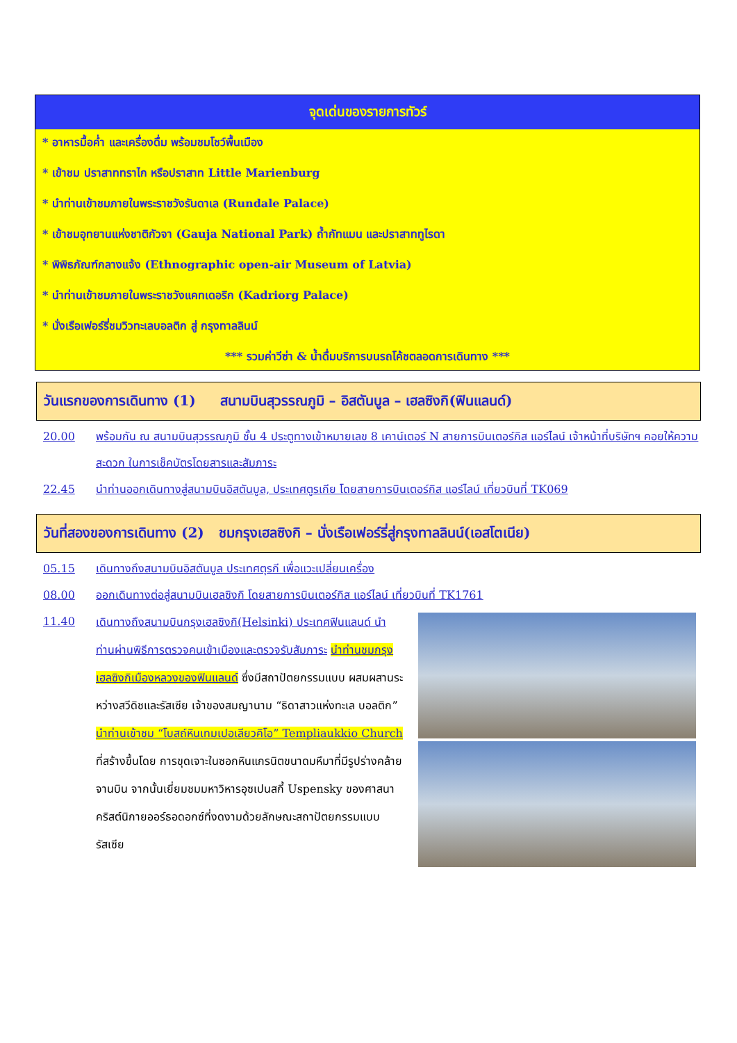| จุดเด่นของรายการทัวร์ |
| --- |
| * อาหารมื้อค่ำ และเครื่องดื่ม พร้อมชมโชว์พื้นเมือง * เข้าชม ปราสาททราไก หรือปราสาท Little Marienburg * นำท่านเข้าชมภายในพระราชวังรันดาเล (Rundale Palace) * เข้าชมอุทยานแห่งชาติกัวจา (Gauja National Park) ถ้ำกัทแมน และปราสาททูไรดา * พิพิธภัณฑ์กลางแจ้ง (Ethnographic open-air Museum of Latvia) * นำท่านเข้าชมภายในพระราชวังแคทเดอริก (Kadriorg Palace) * นั่งเรือเฟอร์รี่ชมวิวทะเลบอลติก สู่ กรุงทาลลินน์ *** รวมค่าวีซ่า & น้ำดื่มบริการบนรถโค้ชตลอดการเดินทาง *** |
วันแรกของการเดินทาง (1) สนามบินสุวรรณภูมิ – อิสตันบูล – เฮลซิงกิ(ฟินแลนด์)
20.00 พร้อมกัน ณ สนามบินสุวรรณภูมิ ชั้น 4 ประตูทางเข้าหมายเลข 8 เคาน์เตอร์ N สายการบินเตอร์กิส แอร์ไลน์ เจ้าหน้าที่บริษัทฯ คอยให้ความสะดวก ในการเช็คบัตรโดยสารและสัมภาระ
22.45 นำท่านออกเดินทางสู่สนามบินอิสตันบูล, ประเทศตูรเกีย โดยสายการบินเตอร์กิส แอร์ไลน์ เที่ยวบินที่ TK069
วันที่สองของการเดินทาง (2) ชมกรุงเฮลซิงกิ – นั่งเรือเฟอร์รี่สู่กรุงทาลลินน์(เอสโตเนีย)
05.15 เดินทางถึงสนามบินอิสตันบูล ประเทศตุรกี เพื่อแวะเปลี่ยนเครื่อง
08.00 ออกเดินทางต่อสู่สนามบินเฮลซิงกิ โดยสายการบินเตอร์กิส แอร์ไลน์ เที่ยวบินที่ TK1761
11.40
เดินทางถึงสนามบินกรุงเฮลซิงกิ(Helsinki) ประเทศฟินแลนด์ นำท่านผ่านพิธีการตรวจคนเข้าเมืองและตรวจรับสัมภาระ นำท่านชมกรุงเฮลซิงกิเมืองหลวงของฟินแลนด์ ซึ่งมีสถาปัตยกรรมแบบ ผสมผสานระหว่างสวีดิชและรัสเซีย เจ้าของสมญานาม “ธิดาสาวแห่งทะเล บอลติก” นำท่านเข้าชม “โบสถ์หินเทมเปอเลียวคิโอ” Templiaukkio Church ที่สร้างขึ้นโดย การขุดเจาะในซอกหินแกรนิตขนาดมหึมาที่มีรูปร่างคล้ายจานบิน จากนั้นเยี่ยมชมมหาวิหารอุซเปนสกี้ Uspensky ของศาสนาคริสต์นิกายออร์ธอดอกซ์ที่งดงามด้วยลักษณะสถาปัตยกรรมแบบรัสเซีย